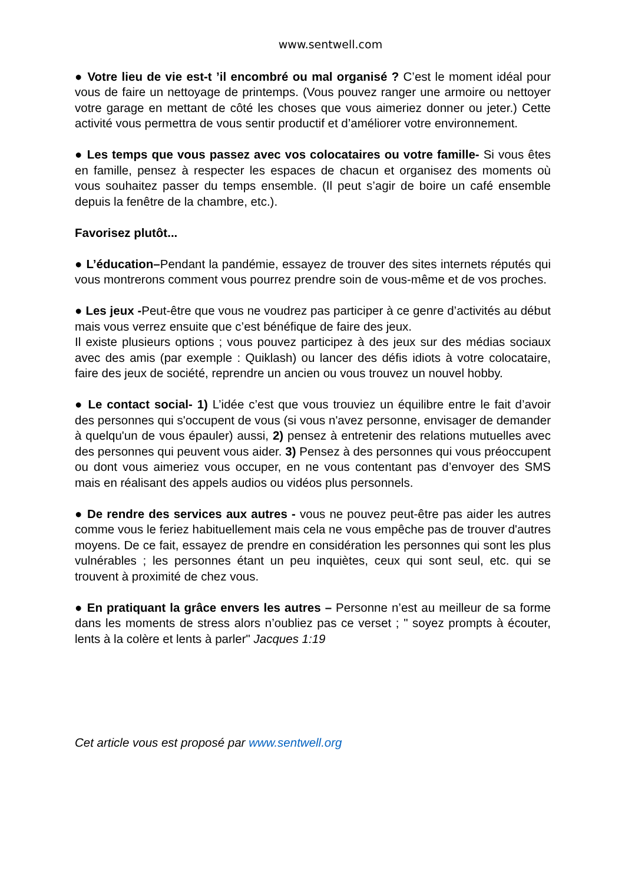www.sentwell.com
● Votre lieu de vie est-t ’il encombré ou mal organisé ? C’est le moment idéal pour vous de faire un nettoyage de printemps. (Vous pouvez ranger une armoire ou nettoyer votre garage en mettant de côté les choses que vous aimeriez donner ou jeter.) Cette activité vous permettra de vous sentir productif et d’améliorer votre environnement.
● Les temps que vous passez avec vos colocataires ou votre famille- Si vous êtes en famille, pensez à respecter les espaces de chacun et organisez des moments où vous souhaitez passer du temps ensemble. (Il peut s’agir de boire un café ensemble depuis la fenêtre de la chambre, etc.).
Favorisez plutôt...
● L’éducation–Pendant la pandémie, essayez de trouver des sites internets réputés qui vous montrerons comment vous pourrez prendre soin de vous-même et de vos proches.
● Les jeux -Peut-être que vous ne voudrez pas participer à ce genre d’activités au début mais vous verrez ensuite que c’est bénéfique de faire des jeux.
Il existe plusieurs options ; vous pouvez participez à des jeux sur des médias sociaux avec des amis (par exemple : Quiklash) ou lancer des défis idiots à votre colocataire, faire des jeux de société, reprendre un ancien ou vous trouvez un nouvel hobby.
● Le contact social- 1) L’idée c’est que vous trouviez un équilibre entre le fait d’avoir des personnes qui s'occupent de vous (si vous n'avez personne, envisager de demander à quelqu'un de vous épauler) aussi, 2) pensez à entretenir des relations mutuelles avec des personnes qui peuvent vous aider. 3) Pensez à des personnes qui vous préoccupent ou dont vous aimeriez vous occuper, en ne vous contentant pas d’envoyer des SMS mais en réalisant des appels audios ou vidéos plus personnels.
● De rendre des services aux autres - vous ne pouvez peut-être pas aider les autres comme vous le feriez habituellement mais cela ne vous empêche pas de trouver d'autres moyens. De ce fait, essayez de prendre en considération les personnes qui sont les plus vulnérables ; les personnes étant un peu inquiètes, ceux qui sont seul, etc. qui se trouvent à proximité de chez vous.
● En pratiquant la grâce envers les autres – Personne n’est au meilleur de sa forme dans les moments de stress alors n’oubliez pas ce verset ; " soyez prompts à écouter, lents à la colère et lents à parler" Jacques 1:19
Cet article vous est proposé par www.sentwell.org